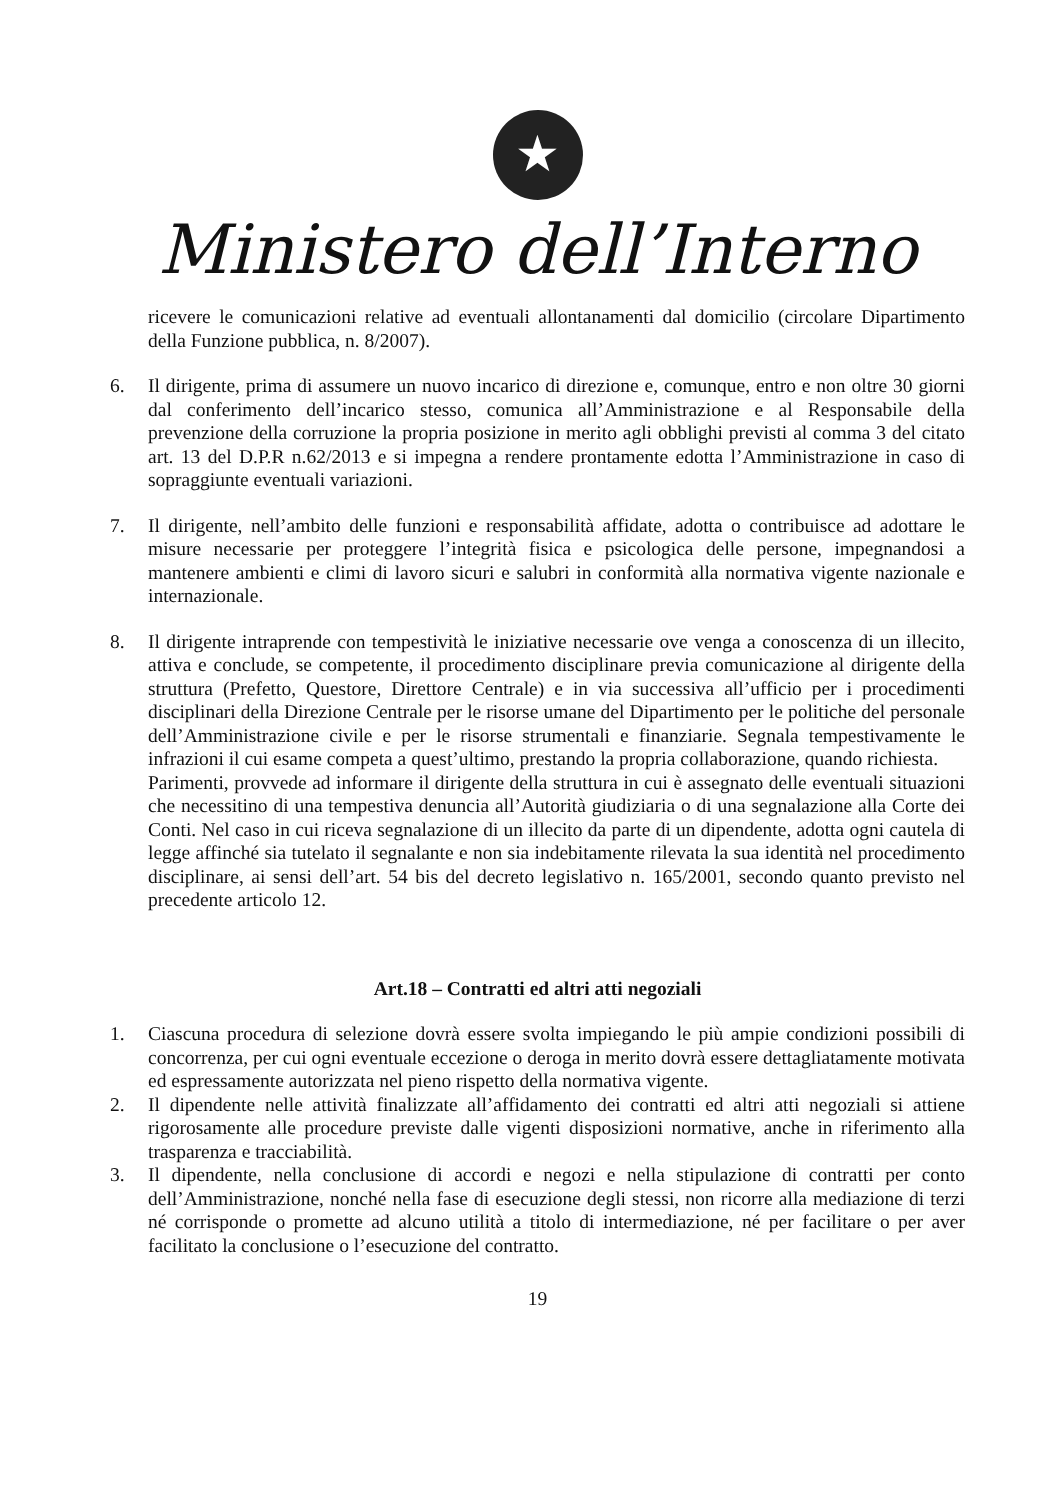★
Ministero dell’Interno
ricevere le comunicazioni relative ad eventuali allontanamenti dal domicilio (circolare Dipartimento della Funzione pubblica, n. 8/2007).
6. Il dirigente, prima di assumere un nuovo incarico di direzione e, comunque, entro e non oltre 30 giorni dal conferimento dell’incarico stesso, comunica all’Amministrazione e al Responsabile della prevenzione della corruzione la propria posizione in merito agli obblighi previsti al comma 3 del citato art. 13 del D.P.R n.62/2013 e si impegna a rendere prontamente edotta l’Amministrazione in caso di sopraggiunte eventuali variazioni.
7. Il dirigente, nell’ambito delle funzioni e responsabilità affidate, adotta o contribuisce ad adottare le misure necessarie per proteggere l’integrità fisica e psicologica delle persone, impegnandosi a mantenere ambienti e climi di lavoro sicuri e salubri in conformità alla normativa vigente nazionale e internazionale.
8. Il dirigente intraprende con tempestività le iniziative necessarie ove venga a conoscenza di un illecito, attiva e conclude, se competente, il procedimento disciplinare previa comunicazione al dirigente della struttura (Prefetto, Questore, Direttore Centrale) e in via successiva all’ufficio per i procedimenti disciplinari della Direzione Centrale per le risorse umane del Dipartimento per le politiche del personale dell’Amministrazione civile e per le risorse strumentali e finanziarie. Segnala tempestivamente le infrazioni il cui esame competa a quest’ultimo, prestando la propria collaborazione, quando richiesta.
Parimenti, provvede ad informare il dirigente della struttura in cui è assegnato delle eventuali situazioni che necessitino di una tempestiva denuncia all’Autorità giudiziaria o di una segnalazione alla Corte dei Conti. Nel caso in cui riceva segnalazione di un illecito da parte di un dipendente, adotta ogni cautela di legge affinché sia tutelato il segnalante e non sia indebitamente rilevata la sua identità nel procedimento disciplinare, ai sensi dell’art. 54 bis del decreto legislativo n. 165/2001, secondo quanto previsto nel precedente articolo 12.
Art.18 – Contratti ed altri atti negoziali
1. Ciascuna procedura di selezione dovrà essere svolta impiegando le più ampie condizioni possibili di concorrenza, per cui ogni eventuale eccezione o deroga in merito dovrà essere dettagliatamente motivata ed espressamente autorizzata nel pieno rispetto della normativa vigente.
2. Il dipendente nelle attività finalizzate all’affidamento dei contratti ed altri atti negoziali si attiene rigorosamente alle procedure previste dalle vigenti disposizioni normative, anche in riferimento alla trasparenza e tracciabilità.
3. Il dipendente, nella conclusione di accordi e negozi e nella stipulazione di contratti per conto dell’Amministrazione, nonché nella fase di esecuzione degli stessi, non ricorre alla mediazione di terzi né corrisponde o promette ad alcuno utilità a titolo di intermediazione, né per facilitare o per aver facilitato la conclusione o l’esecuzione del contratto.
19